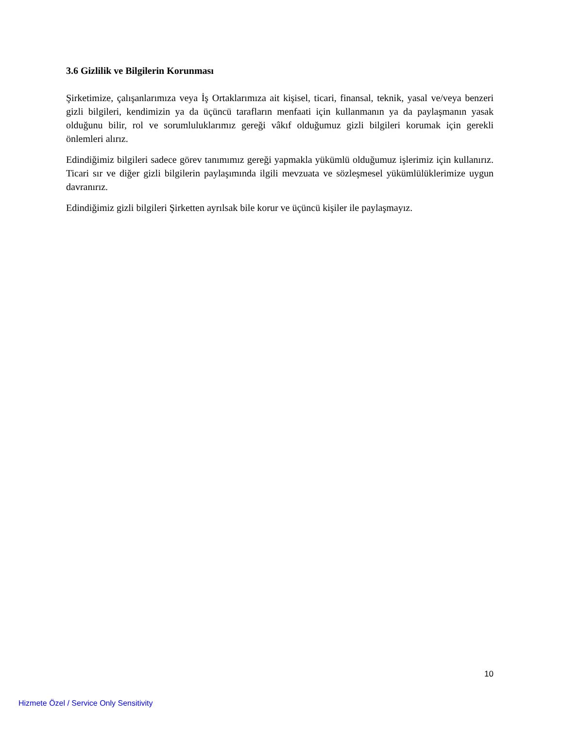3.6 Gizlilik ve Bilgilerin Korunması
Şirketimize, çalışanlarımıza veya İş Ortaklarımıza ait kişisel, ticari, finansal, teknik, yasal ve/veya benzeri gizli bilgileri, kendimizin ya da üçüncü tarafların menfaati için kullanmanın ya da paylaşmanın yasak olduğunu bilir, rol ve sorumluluklarımız gereği vâkıf olduğumuz gizli bilgileri korumak için gerekli önlemleri alırız.
Edindiğimiz bilgileri sadece görev tanımımız gereği yapmakla yükümlü olduğumuz işlerimiz için kullanırız. Ticari sır ve diğer gizli bilgilerin paylaşımında ilgili mevzuata ve sözleşmesel yükümlülüklerimize uygun davranırız.
Edindiğimiz gizli bilgileri Şirketten ayrılsak bile korur ve üçüncü kişiler ile paylaşmayız.
10
Hizmete Özel / Service Only Sensitivity